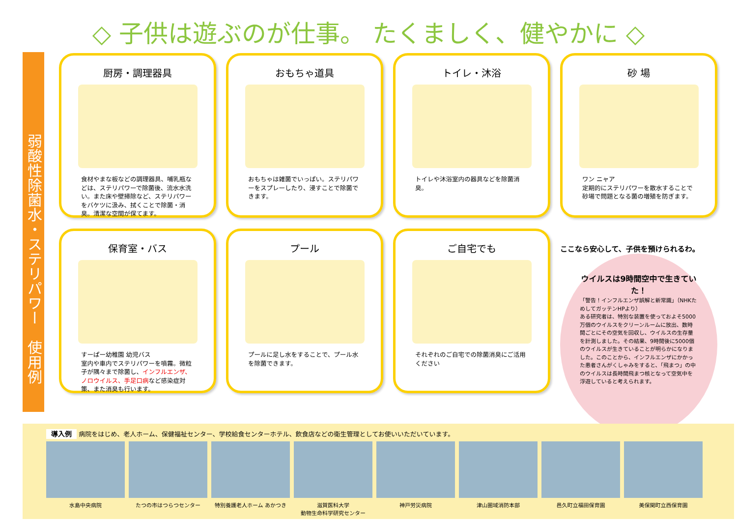◇ 子供は遊ぶのが仕事。 たくましく、健やかに ◇
弱酸性除菌水・ステリパワー　使用例
厨房・調理器具
食材やまな板などの調理器具、哺乳瓶などは、ステリパワーで除菌後、流水水洗い。また床や壁掃除など、ステリパワーをバケツに汲み、拭くことで除菌・消臭。清潔な空間が保てます。
おもちゃ道具
おもちゃは雑菌でいっぱい。ステリパワーをスプレーしたり、浸すことで除菌できます。
トイレ・沐浴
トイレや沐浴室内の器具などを除菌消臭。
砂 場
ワン ニャア
定期的にステリパワーを散水することで砂場で問題となる菌の増殖を防ぎます。
保育室・バス
すーぱー幼稚園 幼児バス
室内や車内でステリパワーを噴霧。微粒子が隅々まで除菌し、インフルエンザ、ノロウイルス、手足口病など感染症対策、また消臭も行います。
プール
プールに足し水をすることで、プール水を除菌できます。
ご自宅でも
それぞれのご自宅での除菌消臭にご活用ください
ここなら安心して、子供を預けられるわ。
ウイルスは9時間空中で生きていた！
「警告！インフルエンザ誤解と新常識」（NHKためしてガッテンHPより）
ある研究者は、特別な装置を使っておよそ5000万個のウイルスをクリーンルームに放出、数時間ごとにその空気を回収し、ウイルスの生存量を計測しました。その結果、9時間後に5000個のウイルスが生きていることが明らかになりました。このことから、インフルエンザにかかった患者さんがくしゃみをすると、「飛まつ」の中のウイルスは長時間飛まつ核となって空気中を浮遊していると考えられます。
導入例 病院をはじめ、老人ホーム、保健福祉センター、学校給食センターホテル、飲食店などの衛生管理としてお使いいただいています。
水島中央病院 たつの市はつらつセンター 特別養護老人ホーム あかつき 滋賀医科大学
動物生命科学研究センター
神戸労災病院 津山圏域消防本部 邑久町立福田保育園 美保関町立西保育園